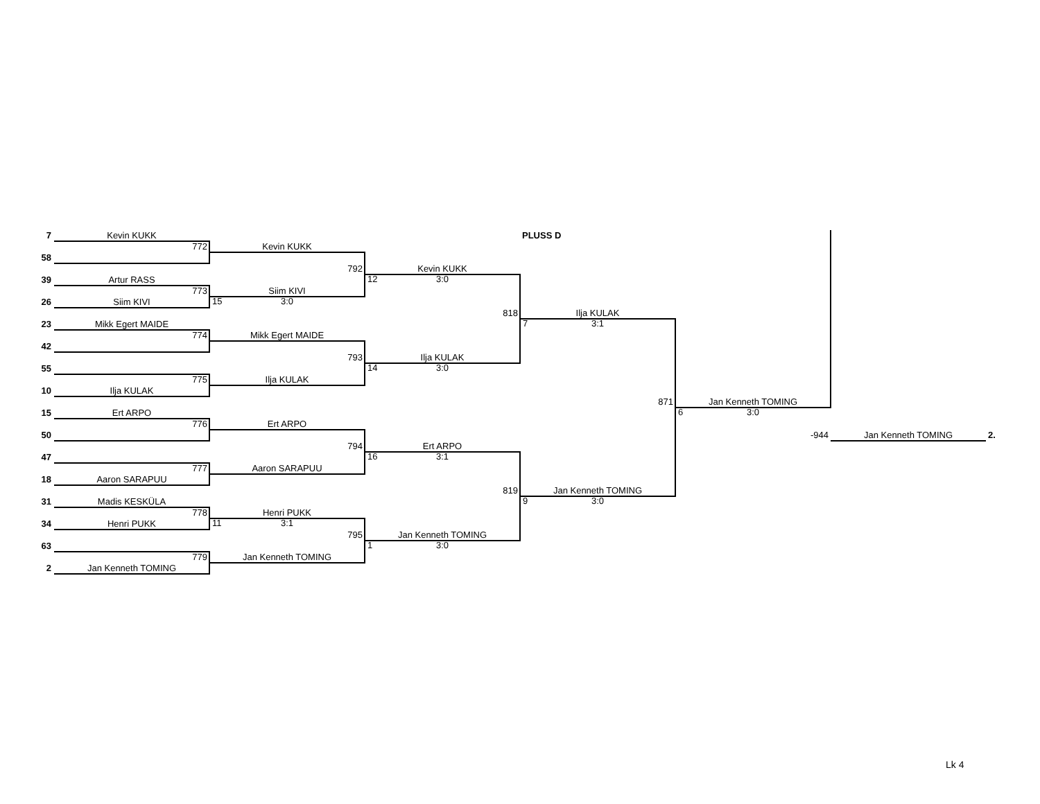7
Kevin KUKK
PLUSS D
772
Kevin KUKK
58
792
Kevin KUKK
39
Artur RASS
12 3:0
773
Siim KIVI
26
Siim KIVI
15 3:0
818
Ilja KULAK
23
Mikk Egert MAIDE
7 3:1
774
Mikk Egert MAIDE
42
793
Ilja KULAK
55
14 3:0
775
Ilja KULAK
10
Ilja KULAK
871
Jan Kenneth TOMING
15
Ert ARPO
6 3:0
776
Ert ARPO
50
-944
Jan Kenneth TOMING
2.
794
Ert ARPO
47
16 3:1
777
Aaron SARAPUU
18
Aaron SARAPUU
819
Jan Kenneth TOMING
31
Madis KESKÜLA
9 3:0
778
Henri PUKK
34
Henri PUKK
11 3:1
795
Jan Kenneth TOMING
63
1 3:0
779
Jan Kenneth TOMING
2
Jan Kenneth TOMING
Lk 4